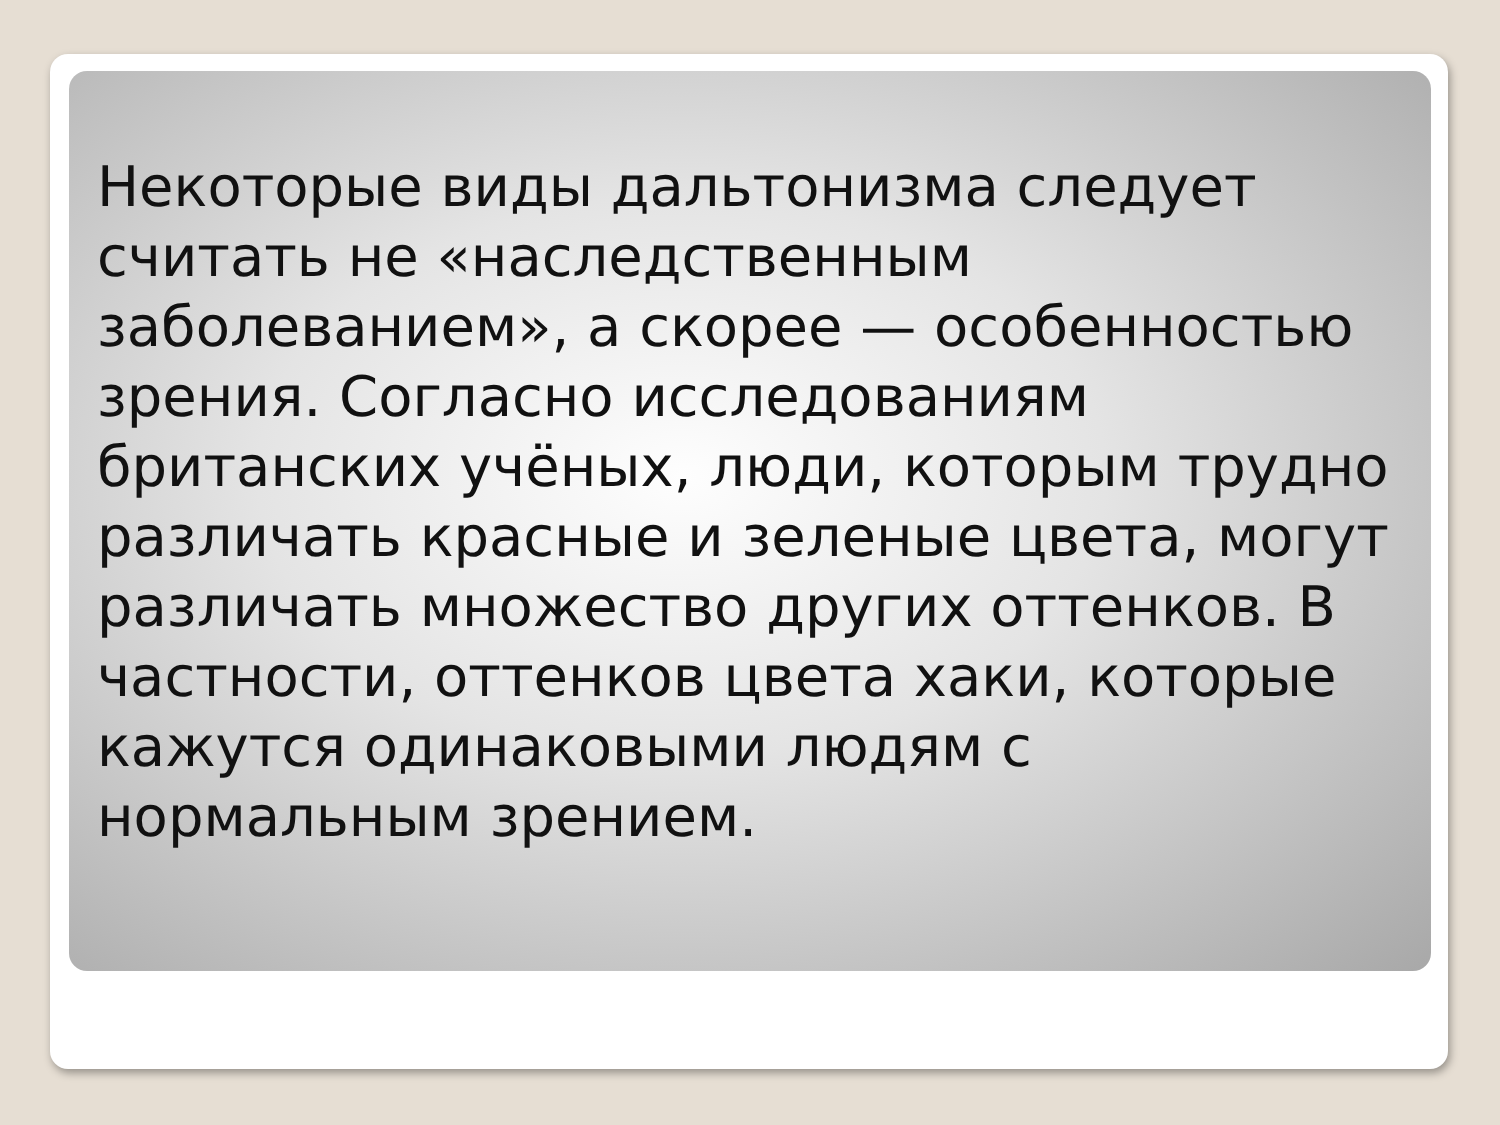Некоторые виды дальтонизма следует считать не «наследственным заболеванием», а скорее — особенностью зрения. Согласно исследованиям британских учёных, люди, которым трудно различать красные и зеленые цвета, могут различать множество других оттенков. В частности, оттенков цвета хаки, которые кажутся одинаковыми людям с нормальным зрением.